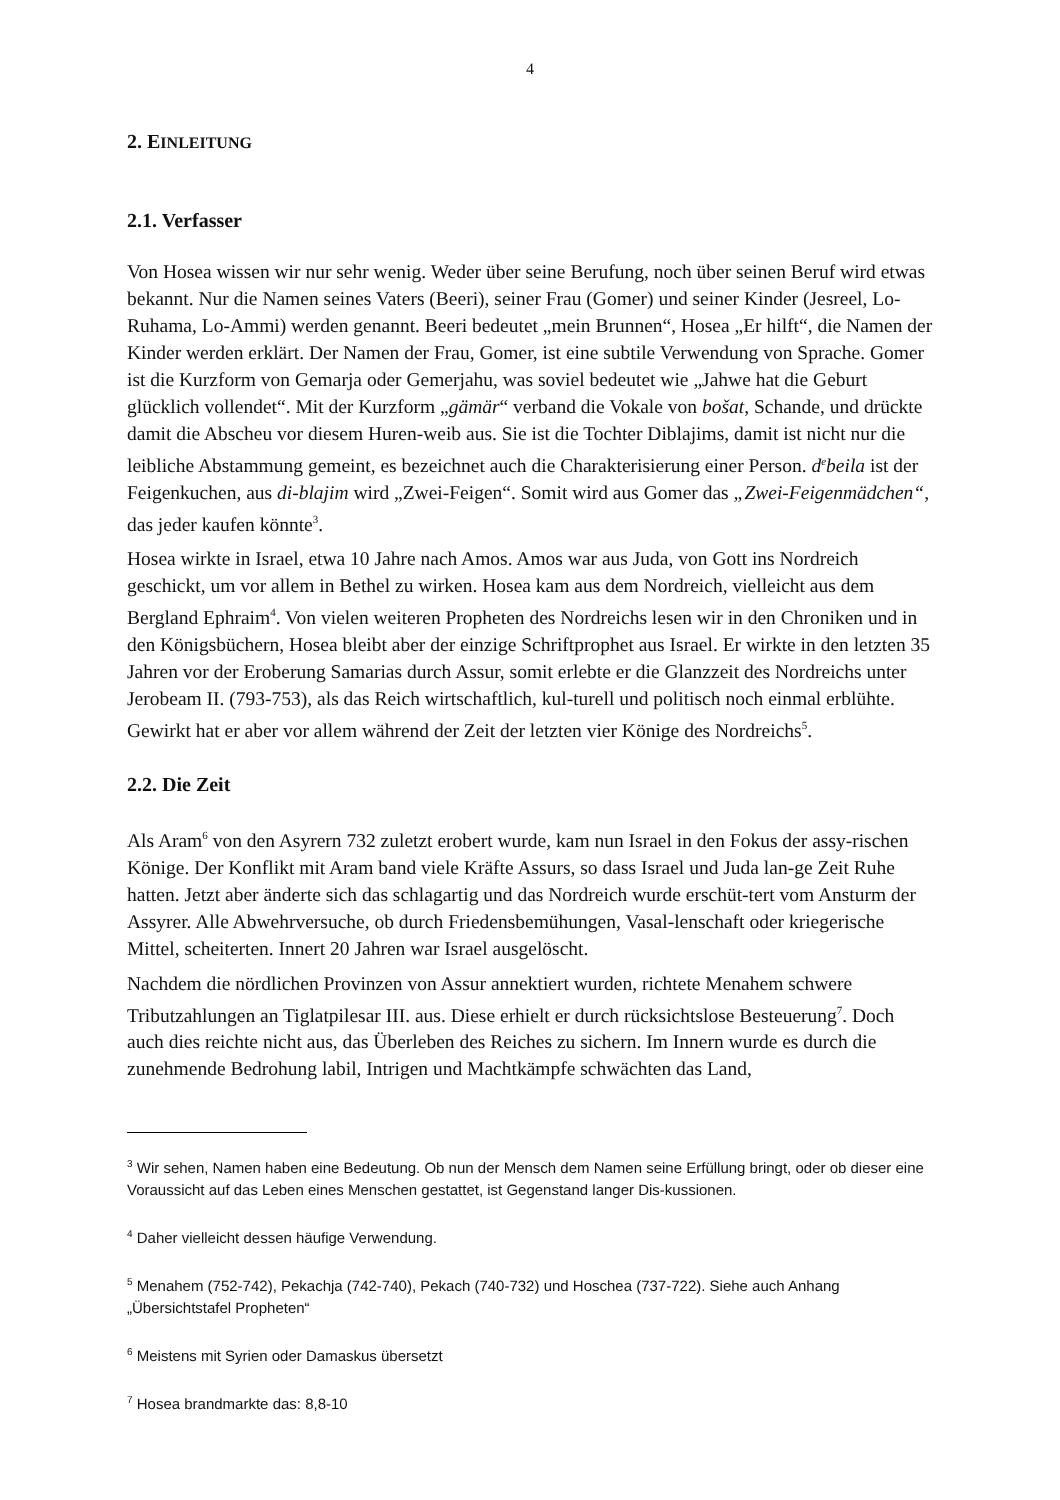4
2. EINLEITUNG
2.1. Verfasser
Von Hosea wissen wir nur sehr wenig. Weder über seine Berufung, noch über seinen Beruf wird etwas bekannt. Nur die Namen seines Vaters (Beeri), seiner Frau (Gomer) und seiner Kinder (Jesreel, Lo-Ruhama, Lo-Ammi) werden genannt. Beeri bedeutet „mein Brunnen“, Hosea „Er hilft“, die Namen der Kinder werden erklärt. Der Namen der Frau, Gomer, ist eine subtile Verwendung von Sprache. Gomer ist die Kurzform von Gemarja oder Gemerjahu, was soviel bedeutet wie „Jahwe hat die Geburt glücklich vollendet“. Mit der Kurzform „gämär“ verband die Vokale von bošat, Schande, und drückte damit die Abscheu vor diesem Huren-weib aus. Sie ist die Tochter Diblajims, damit ist nicht nur die leibliche Abstammung gemeint, es bezeichnet auch die Charakterisierung einer Person. d<sup>e</sup>beila ist der Feigenkuchen, aus di-blajim wird „Zwei-Feigen“. Somit wird aus Gomer das „Zwei-Feigenmädchen“, das jeder kaufen könnte<sup>3</sup>.
Hosea wirkte in Israel, etwa 10 Jahre nach Amos. Amos war aus Juda, von Gott ins Nordreich geschickt, um vor allem in Bethel zu wirken. Hosea kam aus dem Nordreich, vielleicht aus dem Bergland Ephraim<sup>4</sup>. Von vielen weiteren Propheten des Nordreichs lesen wir in den Chroniken und in den Königsbüchern, Hosea bleibt aber der einzige Schriftprophet aus Israel. Er wirkte in den letzten 35 Jahren vor der Eroberung Samarias durch Assur, somit erlebte er die Glanzzeit des Nordreichs unter Jerobeam II. (793-753), als das Reich wirtschaftlich, kul-turell und politisch noch einmal erblühte. Gewirkt hat er aber vor allem während der Zeit der letzten vier Könige des Nordreichs<sup>5</sup>.
2.2. Die Zeit
Als Aram<sup>6</sup> von den Asyrern 732 zuletzt erobert wurde, kam nun Israel in den Fokus der assy-rischen Könige. Der Konflikt mit Aram band viele Kräfte Assurs, so dass Israel und Juda lan-ge Zeit Ruhe hatten. Jetzt aber änderte sich das schlagartig und das Nordreich wurde erschüt-tert vom Ansturm der Assyrer. Alle Abwehrversuche, ob durch Friedensbemühungen, Vasal-lenschaft oder kriegerische Mittel, scheiterten. Innert 20 Jahren war Israel ausgelöscht.
Nachdem die nördlichen Provinzen von Assur annektiert wurden, richtete Menahem schwere Tributzahlungen an Tiglatpilesar III. aus. Diese erhielt er durch rücksichtslose Besteuerung<sup>7</sup>. Doch auch dies reichte nicht aus, das Überleben des Reiches zu sichern. Im Innern wurde es durch die zunehmende Bedrohung labil, Intrigen und Machtkämpfe schwächten das Land,
<sup>3</sup> Wir sehen, Namen haben eine Bedeutung. Ob nun der Mensch dem Namen seine Erfüllung bringt, oder ob dieser eine Voraussicht auf das Leben eines Menschen gestattet, ist Gegenstand langer Dis-kussionen.
<sup>4</sup> Daher vielleicht dessen häufige Verwendung.
<sup>5</sup> Menahem (752-742), Pekachja (742-740), Pekach (740-732) und Hoschea (737-722). Siehe auch Anhang „Übersichtstafel Propheten“
<sup>6</sup> Meistens mit Syrien oder Damaskus übersetzt
<sup>7</sup> Hosea brandmarkte das: 8,8-10